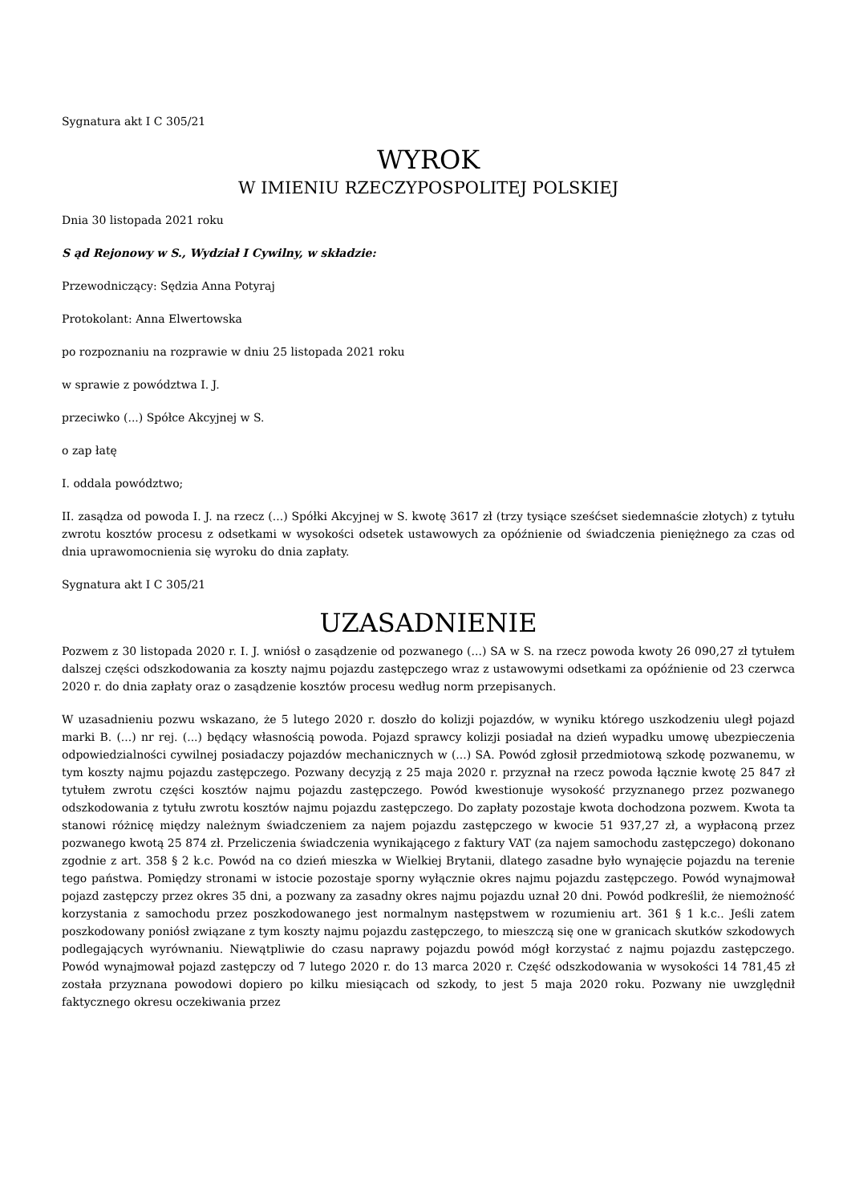Sygnatura akt I C 305/21
WYROK
W IMIENIU RZECZYPOSPOLITEJ POLSKIEJ
Dnia 30 listopada 2021 roku
S ąd Rejonowy w S., Wydział I Cywilny, w składzie:
Przewodniczący: Sędzia Anna Potyraj
Protokolant: Anna Elwertowska
po rozpoznaniu na rozprawie w dniu 25 listopada 2021 roku
w sprawie z powództwa I. J.
przeciwko (...) Spółce Akcyjnej w S.
o zap łatę
I. oddala powództwo;
II. zasądza od powoda I. J. na rzecz (...) Spółki Akcyjnej w S. kwotę 3617 zł (trzy tysiące sześćset siedemnaście złotych) z tytułu zwrotu kosztów procesu z odsetkami w wysokości odsetek ustawowych za opóźnienie od świadczenia pieniężnego za czas od dnia uprawomocnienia się wyroku do dnia zapłaty.
Sygnatura akt I C 305/21
UZASADNIENIE
Pozwem z 30 listopada 2020 r. I. J. wniósł o zasądzenie od pozwanego (...) SA w S. na rzecz powoda kwoty 26 090,27 zł tytułem dalszej części odszkodowania za koszty najmu pojazdu zastępczego wraz z ustawowymi odsetkami za opóźnienie od 23 czerwca 2020 r. do dnia zapłaty oraz o zasądzenie kosztów procesu według norm przepisanych.
W uzasadnieniu pozwu wskazano, że 5 lutego 2020 r. doszło do kolizji pojazdów, w wyniku którego uszkodzeniu uległ pojazd marki B. (...) nr rej. (...) będący własnością powoda. Pojazd sprawcy kolizji posiadał na dzień wypadku umowę ubezpieczenia odpowiedzialności cywilnej posiadaczy pojazdów mechanicznych w (...) SA. Powód zgłosił przedmiotową szkodę pozwanemu, w tym koszty najmu pojazdu zastępczego. Pozwany decyzją z 25 maja 2020 r. przyznał na rzecz powoda łącznie kwotę 25 847 zł tytułem zwrotu części kosztów najmu pojazdu zastępczego. Powód kwestionuje wysokość przyznanego przez pozwanego odszkodowania z tytułu zwrotu kosztów najmu pojazdu zastępczego. Do zapłaty pozostaje kwota dochodzona pozwem. Kwota ta stanowi różnicę między należnym świadczeniem za najem pojazdu zastępczego w kwocie 51 937,27 zł, a wypłaconą przez pozwanego kwotą 25 874 zł. Przeliczenia świadczenia wynikającego z faktury VAT (za najem samochodu zastępczego) dokonano zgodnie z art. 358 § 2 k.c. Powód na co dzień mieszka w Wielkiej Brytanii, dlatego zasadne było wynajęcie pojazdu na terenie tego państwa. Pomiędzy stronami w istocie pozostaje sporny wyłącznie okres najmu pojazdu zastępczego. Powód wynajmował pojazd zastępczy przez okres 35 dni, a pozwany za zasadny okres najmu pojazdu uznał 20 dni. Powód podkreślił, że niemożność korzystania z samochodu przez poszkodowanego jest normalnym następstwem w rozumieniu art. 361 § 1 k.c.. Jeśli zatem poszkodowany poniósł związane z tym koszty najmu pojazdu zastępczego, to mieszczą się one w granicach skutków szkodowych podlegających wyrównaniu. Niewątpliwie do czasu naprawy pojazdu powód mógł korzystać z najmu pojazdu zastępczego. Powód wynajmował pojazd zastępczy od 7 lutego 2020 r. do 13 marca 2020 r. Część odszkodowania w wysokości 14 781,45 zł została przyznana powodowi dopiero po kilku miesiącach od szkody, to jest 5 maja 2020 roku. Pozwany nie uwzględnił faktycznego okresu oczekiwania przez